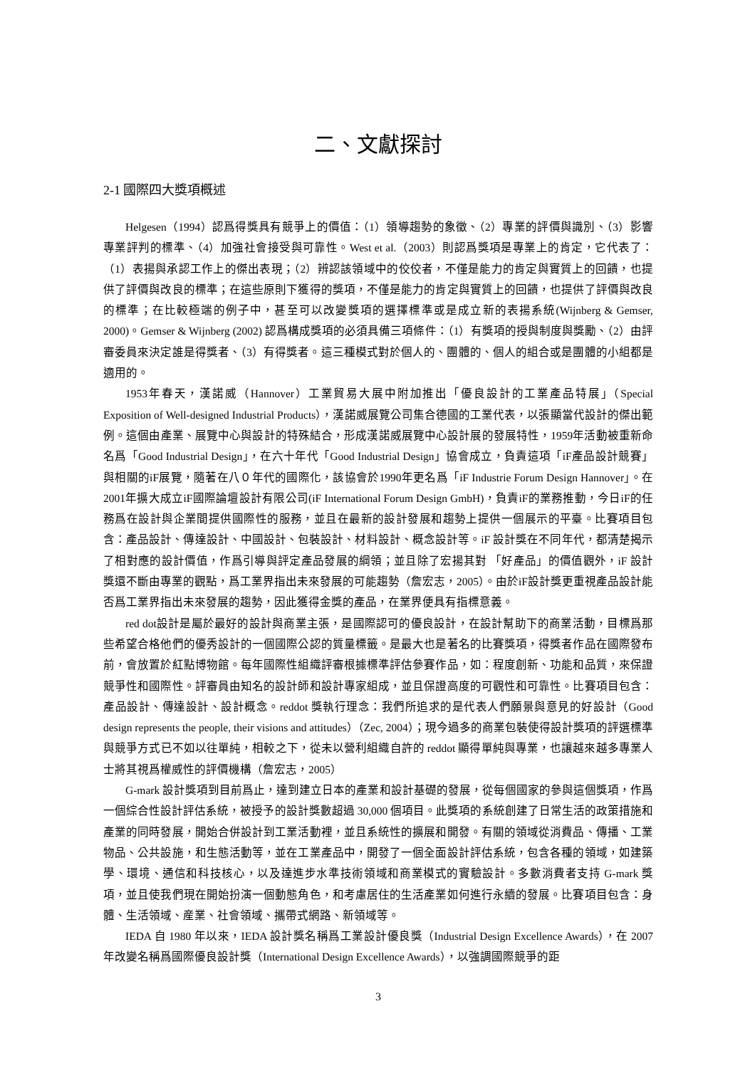二、文獻探討
2-1 國際四大獎項概述
Helgesen（1994）認爲得獎具有競爭上的價值：（1）領導趨勢的象徵、（2）專業的評價與識別、（3）影響專業評判的標準、（4）加強社會接受與可靠性。West et al.（2003）則認爲獎項是專業上的肯定，它代表了：（1）表揚與承認工作上的傑出表現；（2）辨認該領域中的佼佼者，不僅是能力的肯定與實質上的回饋，也提供了評價與改良的標準；在這些原則下獲得的獎項，不僅是能力的肯定與實質上的回饋，也提供了評價與改良的標準；在比較極端的例子中，甚至可以改變獎項的選擇標準或是成立新的表揚系統(Wijnberg & Gemser, 2000)。Gemser & Wijnberg (2002) 認爲構成獎項的必須具備三項條件：（1）有獎項的授與制度與獎勵、（2）由評審委員來決定誰是得獎者、（3）有得獎者。這三種模式對於個人的、團體的、個人的組合或是團體的小組都是適用的。
1953年春天，漢諾威（Hannover）工業貿易大展中附加推出「優良設計的工業產品特展」（Special Exposition of Well-designed Industrial Products），漢諾威展覽公司集合德國的工業代表，以張顯當代設計的傑出範例。這個由產業、展覽中心與設計的特殊結合，形成漢諾威展覽中心設計展的發展特性，1959年活動被重新命名爲「Good Industrial Design」，在六十年代「Good Industrial Design」協會成立，負責這項「iF產品設計競賽」與相關的iF展覽，隨著在八０年代的國際化，該協會於1990年更名爲「iF Industrie Forum Design Hannover」。在2001年擴大成立iF國際論壇設計有限公司(iF International Forum Design GmbH)，負責iF的業務推動，今日iF的任務爲在設計與企業間提供國際性的服務，並且在最新的設計發展和趨勢上提供一個展示的平臺。比賽項目包含：產品設計、傳達設計、中國設計、包裝設計、材料設計、概念設計等。iF 設計獎在不同年代，都清楚揭示了相對應的設計價值，作爲引導與評定產品發展的綱領；並且除了宏揚其對 「好產品」的價值觀外，iF 設計獎還不斷由專業的觀點，爲工業界指出未來發展的可能趨勢（詹宏志，2005）。由於iF設計獎更重視產品設計能否爲工業界指出未來發展的趨勢，因此獲得金獎的產品，在業界便具有指標意義。
red dot設計是屬於最好的設計與商業主張，是國際認可的優良設計，在設計幫助下的商業活動，目標爲那些希望合格他們的優秀設計的一個國際公認的質量標籤。是最大也是著名的比賽獎項，得獎者作品在國際發布前，會放置於紅點博物館。每年國際性組織評審根據標準評估參賽作品，如：程度創新、功能和品質，來保證競爭性和國際性。評審員由知名的設計師和設計專家組成，並且保證高度的可觀性和可靠性。比賽項目包含：產品設計、傳達設計、設計概念。reddot 獎執行理念：我們所追求的是代表人們願景與意見的好設計（Good design represents the people, their visions and attitudes）（Zec, 2004）；現今過多的商業包裝使得設計獎項的評選標準與競爭方式已不如以往單純，相較之下，從未以營利組織自許的 reddot 顯得單純與專業，也讓越來越多專業人士將其視爲權威性的評價機構（詹宏志，2005）
G-mark 設計獎項到目前爲止，達到建立日本的產業和設計基礎的發展，從每個國家的參與這個獎項，作爲一個綜合性設計評估系統，被授予的設計獎數超過 30,000 個項目。此獎項的系統創建了日常生活的政策措施和產業的同時發展，開始合併設計到工業活動裡，並且系統性的擴展和開發。有關的領域從消費品、傳播、工業物品、公共設施，和生態活動等，並在工業產品中，開發了一個全面設計評估系統，包含各種的領域，如建築學、環境、通信和科技核心，以及達進步水準技術領域和商業模式的實驗設計。多數消費者支持 G-mark 獎項，並且使我們現在開始扮演一個動態角色，和考慮居住的生活產業如何進行永續的發展。比賽項目包含：身體、生活領域、産業、社會領域、攜帶式網路、新領域等。
IEDA 自 1980 年以來，IEDA 設計獎名稱爲工業設計優良獎（Industrial Design Excellence Awards），在 2007 年改變名稱爲國際優良設計獎（International Design Excellence Awards），以強調國際競爭的距
3